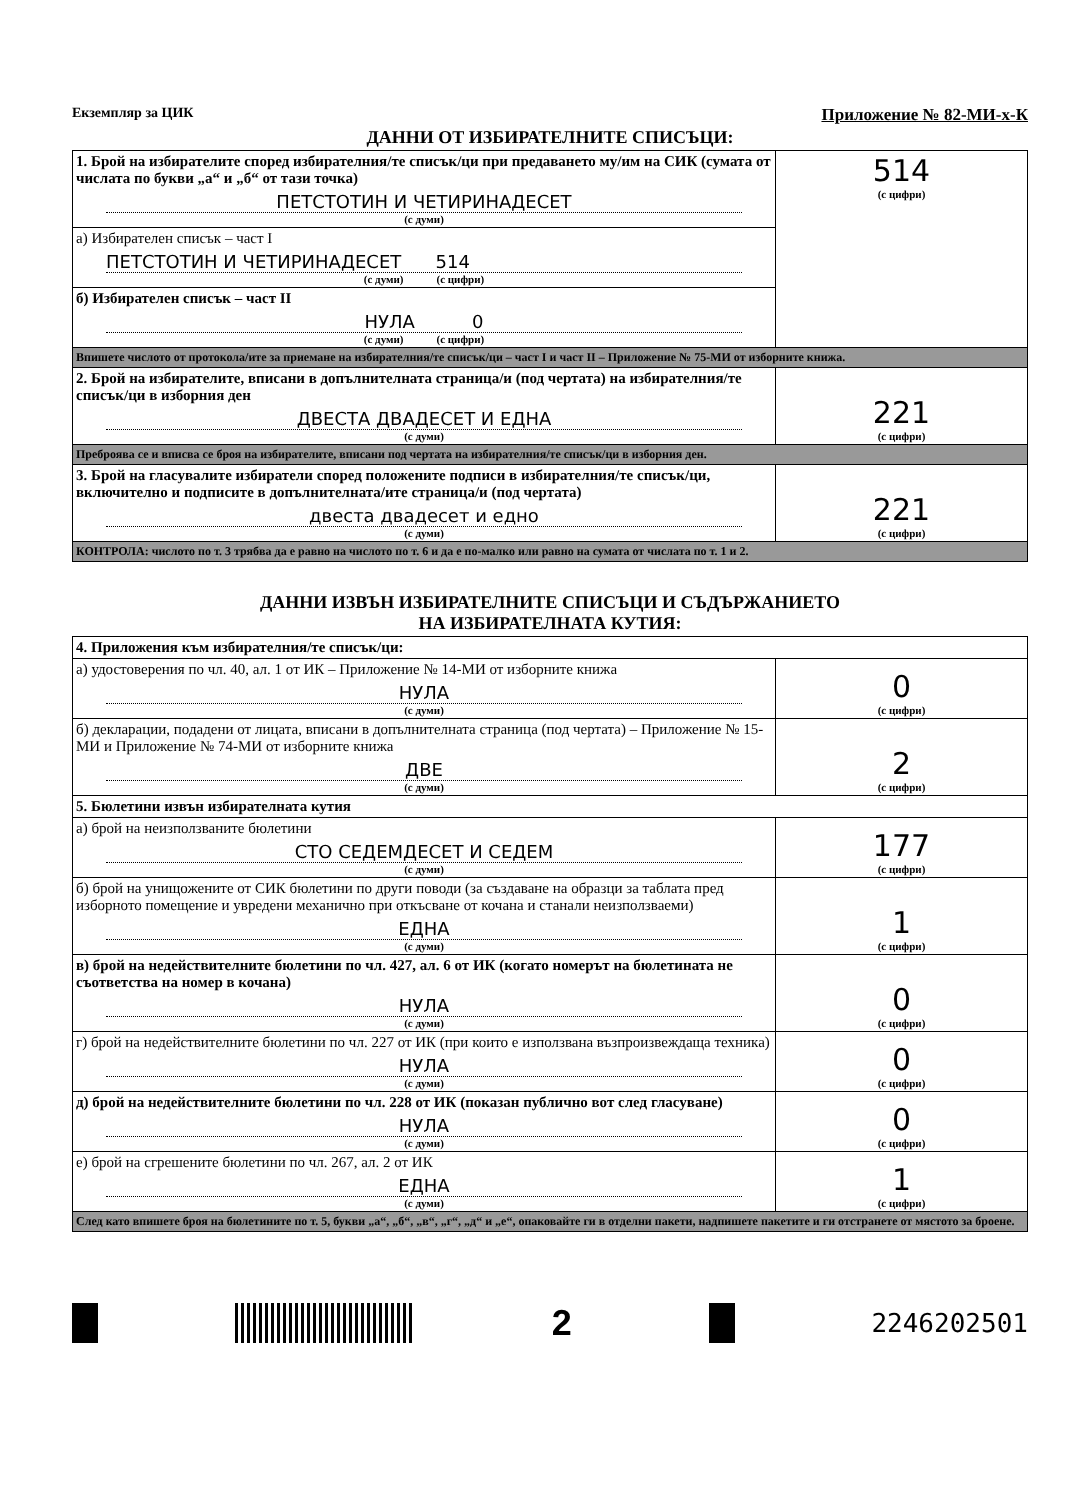Екземпляр за ЦИК Приложение № 82-МИ-х-К
ДАННИ ОТ ИЗБИРАТЕЛНИТЕ СПИСЪЦИ:
| 1. Брой на избирателите според избирателния/те списък/ци при предаването му/им на СИК (сумата от числата по букви „а“ и „б“ от тази точка) ПЕТСТОТИН И ЧЕТИРИНАДЕСЕТ (с думи) | 514 (с цифри) |
| а) Избирателен списък – част I ПЕТСТОТИН И ЧЕТИРИНАДЕСЕТ 514 (с думи) (с цифри) | |
| б) Избирателен списък – част II НУЛА 0 (с думи) (с цифри) | |
| Впишете числото от протокола/ите за приемане на избирателния/те списък/ци – част I и част II – Приложение № 75-МИ от изборните книжа. | |
| 2. Брой на избирателите, вписани в допълнителната страница/и (под чертата) на избирателния/те списък/ци в изборния ден ДВЕСТА ДВАДЕСЕТ И ЕДНА (с думи) | 221 (с цифри) |
| Преброява се и вписва се броя на избирателите, вписани под чертата на избирателния/те списък/ци в изборния ден. | |
| 3. Брой на гласувалите избиратели според положените подписи в избирателния/те списък/ци, включително и подписите в допълнителната/ите страница/и (под чертата) двеста двадесет и едно (с думи) | 221 (с цифри) |
| КОНТРОЛА: числото по т. 3 трябва да е равно на числото по т. 6 и да е по-малко или равно на сумата от числата по т. 1 и 2. | |
ДАННИ ИЗВЪН ИЗБИРАТЕЛНИТЕ СПИСЪЦИ И СЪДЪРЖАНИЕТО
НА ИЗБИРАТЕЛНАТА КУТИЯ:
| 4. Приложения към избирателния/те списък/ци: | |
| а) удостоверения по чл. 40, ал. 1 от ИК – Приложение № 14-МИ от изборните книжа НУЛА (с думи) | 0 (с цифри) |
| б) декларации, подадени от лицата, вписани в допълнителната страница (под чертата) – Приложение № 15-МИ и Приложение № 74-МИ от изборните книжа ДВЕ (с думи) | 2 (с цифри) |
| 5. Бюлетини извън избирателната кутия | |
| а) брой на неизползваните бюлетини СТО СЕДЕМДЕСЕТ И СЕДЕМ (с думи) | 177 (с цифри) |
| б) брой на унищожените от СИК бюлетини по други поводи (за създаване на образци за таблата пред изборното помещение и увредени механично при откъсване от кочана и станали неизползваеми) ЕДНА (с думи) | 1 (с цифри) |
| в) брой на недействителните бюлетини по чл. 427, ал. 6 от ИК (когато номерът на бюлетината не съответства на номер в кочана) НУЛА (с думи) | 0 (с цифри) |
| г) брой на недействителните бюлетини по чл. 227 от ИК (при които е използвана възпроизвеждаща техника) НУЛА (с думи) | 0 (с цифри) |
| д) брой на недействителните бюлетини по чл. 228 от ИК (показан публично вот след гласуване) НУЛА (с думи) | 0 (с цифри) |
| е) брой на сгрешените бюлетини по чл. 267, ал. 2 от ИК ЕДНА (с думи) | 1 (с цифри) |
| След като впишете броя на бюлетините по т. 5, букви „а“, „б“, „в“, „г“, „д“ и „е“, опаковайте ги в отделни пакети, надпишете пакетите и ги отстранете от мястото за броене. | |
2 2246202501